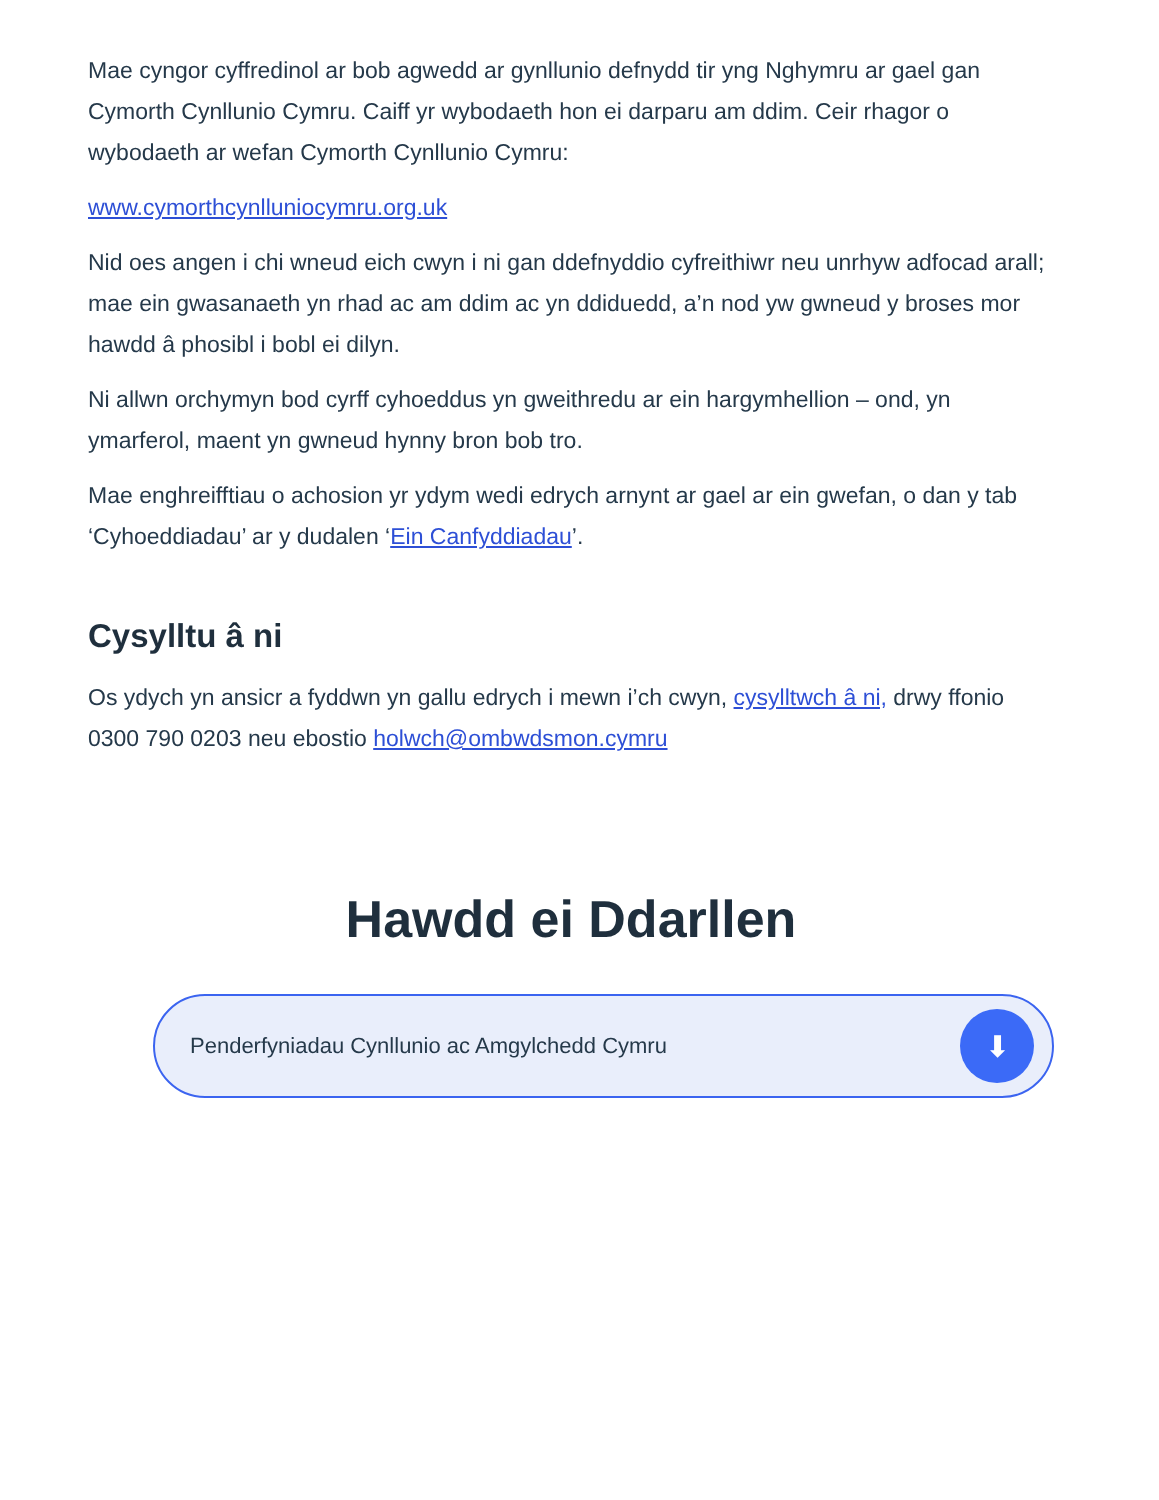Mae cyngor cyffredinol ar bob agwedd ar gynllunio defnydd tir yng Nghymru ar gael gan Cymorth Cynllunio Cymru. Caiff yr wybodaeth hon ei darparu am ddim. Ceir rhagor o wybodaeth ar wefan Cymorth Cynllunio Cymru:
www.cymorthcynlluniocymru.org.uk
Nid oes angen i chi wneud eich cwyn i ni gan ddefnyddio cyfreithiwr neu unrhyw adfocad arall; mae ein gwasanaeth yn rhad ac am ddim ac yn ddiduedd, a’n nod yw gwneud y broses mor hawdd â phosibl i bobl ei dilyn.
Ni allwn orchymyn bod cyrff cyhoeddus yn gweithredu ar ein hargymhellion – ond, yn ymarferol, maent yn gwneud hynny bron bob tro.
Mae enghreifftiau o achosion yr ydym wedi edrych arnynt ar gael ar ein gwefan, o dan y tab ‘Cyhoeddiadau’ ar y dudalen ‘Ein Canfyddiadau’.
Cysylltu â ni
Os ydych yn ansicr a fyddwn yn gallu edrych i mewn i’ch cwyn, cysylltwch â ni, drwy ffonio 0300 790 0203 neu ebostio holwch@ombwdsmon.cymru
Hawdd ei Ddarllen
Penderfyniadau Cynllunio ac Amgylchedd Cymru ⬇